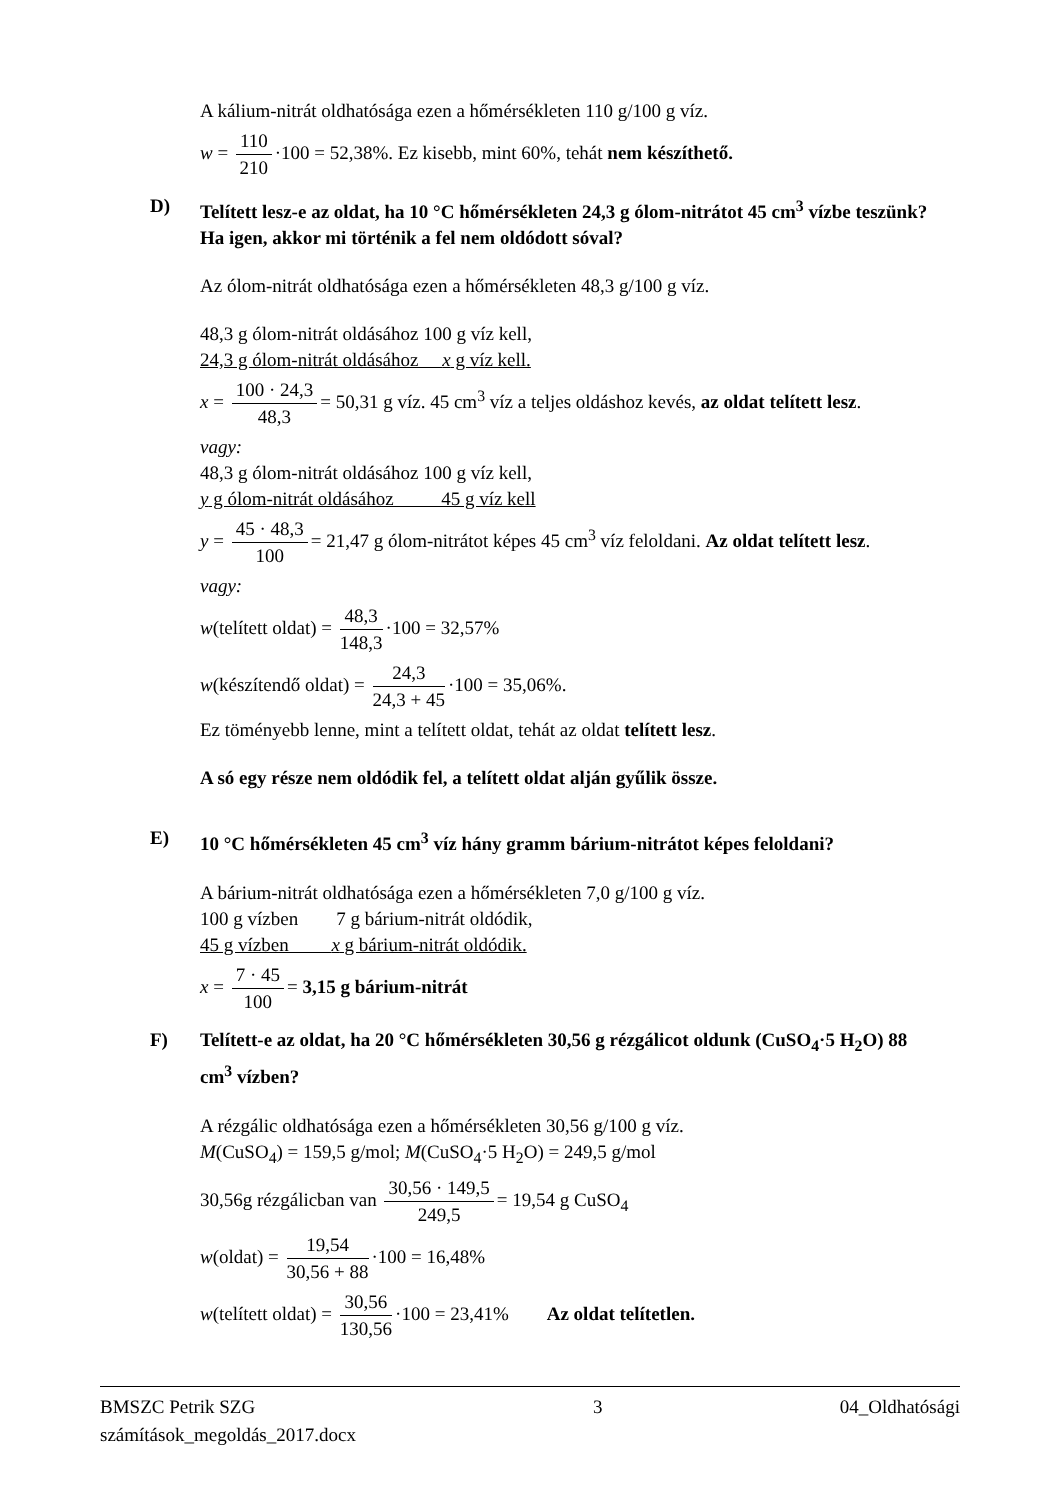A kálium-nitrát oldhatósága ezen a hőmérsékleten 110 g/100 g víz.
w = 110 210 ·100 = 52,38%. Ez kisebb, mint 60%, tehát nem készíthető.
D) Telített lesz-e az oldat, ha 10 °C hőmérsékleten 24,3 g ólom-nitrátot 45 cm<sup>3</sup> vízbe teszünk? Ha igen, akkor mi történik a fel nem oldódott sóval?
Az ólom-nitrát oldhatósága ezen a hőmérsékleten 48,3 g/100 g víz.
48,3 g ólom-nitrát oldásához 100 g víz kell,
24,3 g ólom-nitrát oldásához x g víz kell.
x = 100 · 24,3 48,3 = 50,31 g víz. 45 cm<sup>3</sup> víz a teljes oldáshoz kevés, az oldat telített lesz.
vagy:
48,3 g ólom-nitrát oldásához 100 g víz kell,
y g ólom-nitrát oldásához 45 g víz kell
y = 45 · 48,3 100 = 21,47 g ólom-nitrátot képes 45 cm<sup>3</sup> víz feloldani. Az oldat telített lesz.
vagy:
w(telített oldat) = 48,3 148,3 ·100 = 32,57%
w(készítendő oldat) = 24,3 24,3 + 45 ·100 = 35,06%.
Ez töményebb lenne, mint a telített oldat, tehát az oldat telített lesz.
A só egy része nem oldódik fel, a telített oldat alján gyűlik össze.
E) 10 °C hőmérsékleten 45 cm<sup>3</sup> víz hány gramm bárium-nitrátot képes feloldani?
A bárium-nitrát oldhatósága ezen a hőmérsékleten 7,0 g/100 g víz.
100 g vízben 7 g bárium-nitrát oldódik,
45 g vízben x g bárium-nitrát oldódik.
x = 7 · 45 100 = 3,15 g bárium-nitrát
F) Telített-e az oldat, ha 20 °C hőmérsékleten 30,56 g rézgálicot oldunk (CuSO<sub>4</sub>·5 H<sub>2</sub>O) 88 cm<sup>3</sup> vízben?
A rézgálic oldhatósága ezen a hőmérsékleten 30,56 g/100 g víz.
M(CuSO<sub>4</sub>) = 159,5 g/mol; M(CuSO<sub>4</sub>·5 H<sub>2</sub>O) = 249,5 g/mol
30,56g rézgálicban van 30,56 · 149,5 249,5 = 19,54 g CuSO<sub>4</sub>
w(oldat) = 19,54 30,56 + 88 ·100 = 16,48%
w(telített oldat) = 30,56 130,56 ·100 = 23,41% Az oldat telítetlen.
BMSZC Petrik SZG
számítások_megoldás_2017.docx 3 04_Oldhatósági